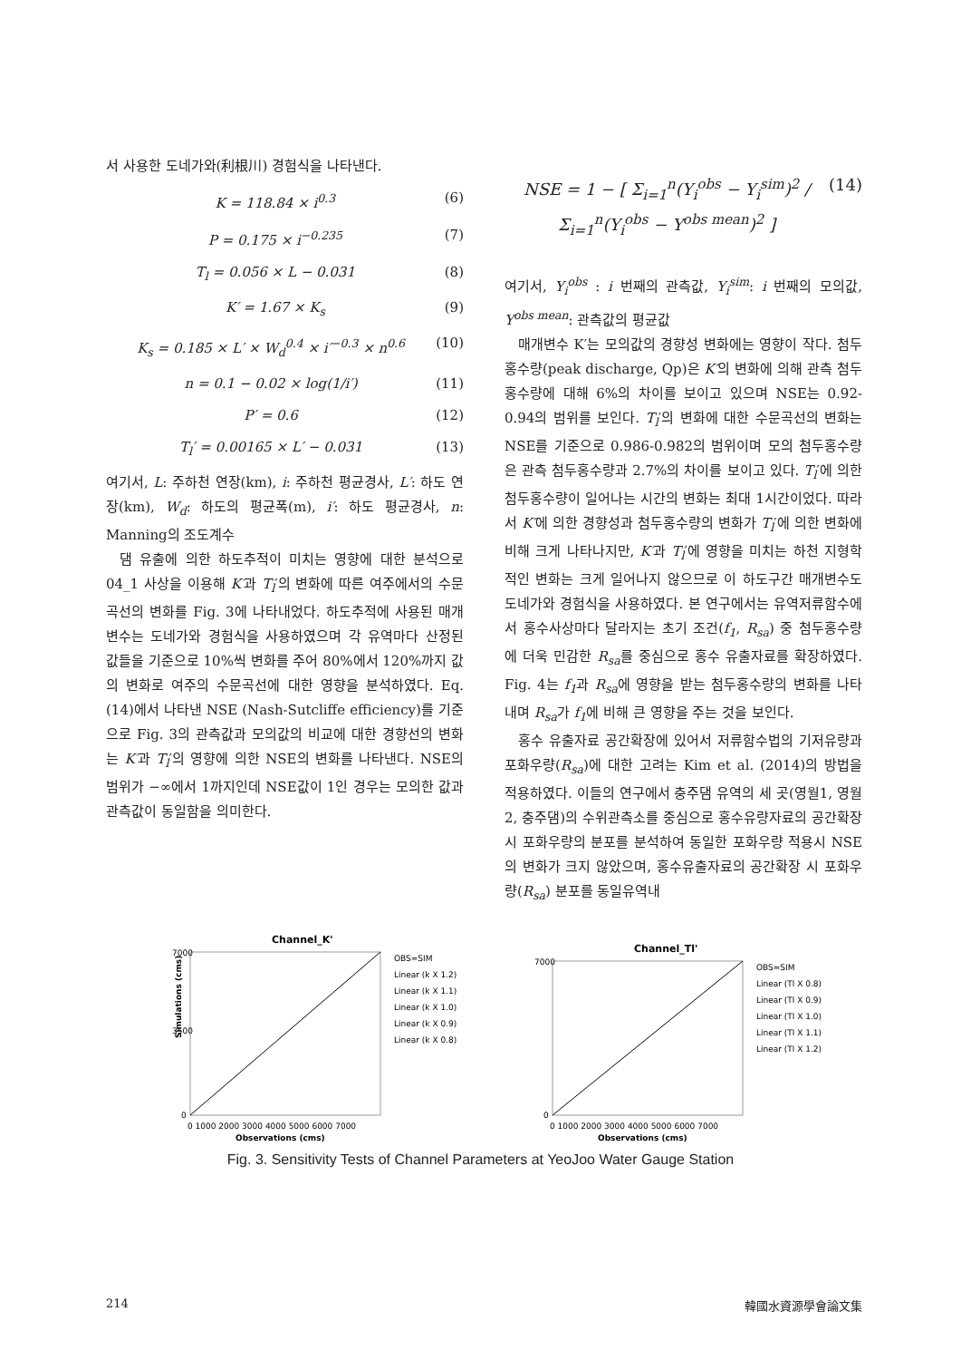서 사용한 도네가와(利根川) 경험식을 나타낸다.
K = 118.84 × i<sup>0.3</sup> (6)
P = 0.175 × i<sup>−0.235</sup> (7)
T<sub>l</sub> = 0.056 × L − 0.031 (8)
K′ = 1.67 × K<sub>s</sub> (9)
K<sub>s</sub> = 0.185 × L′ × W<sub>d</sub><sup>0.4</sup> × i′<sup>−0.3</sup> × n<sup>0.6</sup> (10)
n = 0.1 − 0.02 × log(1/i′) (11)
P′ = 0.6 (12)
T<sub>l</sub>′ = 0.00165 × L′ − 0.031 (13)
여기서, L: 주하천 연장(km), i: 주하천 평균경사, L′: 하도 연장(km), W<sub>d</sub>: 하도의 평균폭(m), i′: 하도 평균경사, n: Manning의 조도계수
댐 유출에 의한 하도추적이 미치는 영향에 대한 분석으로 04_1 사상을 이용해 K′과 T<sub>l</sub>′의 변화에 따른 여주에서의 수문곡선의 변화를 Fig. 3에 나타내었다. 하도추적에 사용된 매개변수는 도네가와 경험식을 사용하였으며 각 유역마다 산정된 값들을 기준으로 10%씩 변화를 주어 80%에서 120%까지 값의 변화로 여주의 수문곡선에 대한 영향을 분석하였다. Eq. (14)에서 나타낸 NSE (Nash-Sutcliffe efficiency)를 기준으로 Fig. 3의 관측값과 모의값의 비교에 대한 경향선의 변화는 K′과 T<sub>l</sub>′의 영향에 의한 NSE의 변화를 나타낸다. NSE의 범위가 −∞에서 1까지인데 NSE값이 1인 경우는 모의한 값과 관측값이 동일함을 의미한다.
NSE = 1 − [ Σ<sub>i=1</sub><sup>n</sup>(Y<sub>i</sub><sup>obs</sup> − Y<sub>i</sub><sup>sim</sup>)<sup>2</sup> / Σ<sub>i=1</sub><sup>n</sup>(Y<sub>i</sub><sup>obs</sup> − Y<sup>obs mean</sup>)<sup>2</sup> ] (14)
여기서, Y<sub>i</sub><sup>obs</sup> : i 번째의 관측값, Y<sub>i</sub><sup>sim</sup>: i 번째의 모의값, Y<sup>obs mean</sup>: 관측값의 평균값
매개변수 K′는 모의값의 경향성 변화에는 영향이 작다. 첨두홍수량(peak discharge, Qp)은 K′의 변화에 의해 관측 첨두홍수량에 대해 6%의 차이를 보이고 있으며 NSE는 0.92-0.94의 범위를 보인다. T<sub>l</sub>′의 변화에 대한 수문곡선의 변화는 NSE를 기준으로 0.986-0.982의 범위이며 모의 첨두홍수량은 관측 첨두홍수량과 2.7%의 차이를 보이고 있다. T<sub>l</sub>′에 의한 첨두홍수량이 일어나는 시간의 변화는 최대 1시간이었다. 따라서 K′에 의한 경향성과 첨두홍수량의 변화가 T<sub>l</sub>′에 의한 변화에 비해 크게 나타나지만, K′과 T<sub>l</sub>′에 영향을 미치는 하천 지형학적인 변화는 크게 일어나지 않으므로 이 하도구간 매개변수도 도네가와 경험식을 사용하였다. 본 연구에서는 유역저류함수에서 홍수사상마다 달라지는 초기 조건(f<sub>1</sub>, R<sub>sa</sub>) 중 첨두홍수량에 더욱 민감한 R<sub>sa</sub>를 중심으로 홍수 유출자료를 확장하였다. Fig. 4는 f<sub>1</sub>과 R<sub>sa</sub>에 영향을 받는 첨두홍수량의 변화를 나타내며 R<sub>sa</sub>가 f<sub>1</sub>에 비해 큰 영향을 주는 것을 보인다.
홍수 유출자료 공간확장에 있어서 저류함수법의 기저유량과 포화우량(R<sub>sa</sub>)에 대한 고려는 Kim et al. (2014)의 방법을 적용하였다. 이들의 연구에서 충주댐 유역의 세 곳(영월1, 영월2, 충주댐)의 수위관측소를 중심으로 홍수유량자료의 공간확장 시 포화우량의 분포를 분석하여 동일한 포화우량 적용시 NSE의 변화가 크지 않았으며, 홍수유출자료의 공간확장 시 포화우량(R<sub>sa</sub>) 분포를 동일유역내
Channel_K'
7000
3500
0
0 1000 2000 3000 4000 5000 6000 7000
Observations (cms)
Simulations (cms)
OBS=SIM
Linear (k X 1.2)
Linear (k X 1.1)
Linear (k X 1.0)
Linear (k X 0.9)
Linear (k X 0.8)
Channel_Tl'
7000
0
0 1000 2000 3000 4000 5000 6000 7000
Observations (cms)
OBS=SIM
Linear (Tl X 0.8)
Linear (Tl X 0.9)
Linear (Tl X 1.0)
Linear (Tl X 1.1)
Linear (Tl X 1.2)
Fig. 3. Sensitivity Tests of Channel Parameters at YeoJoo Water Gauge Station
214 韓國水資源學會論文集